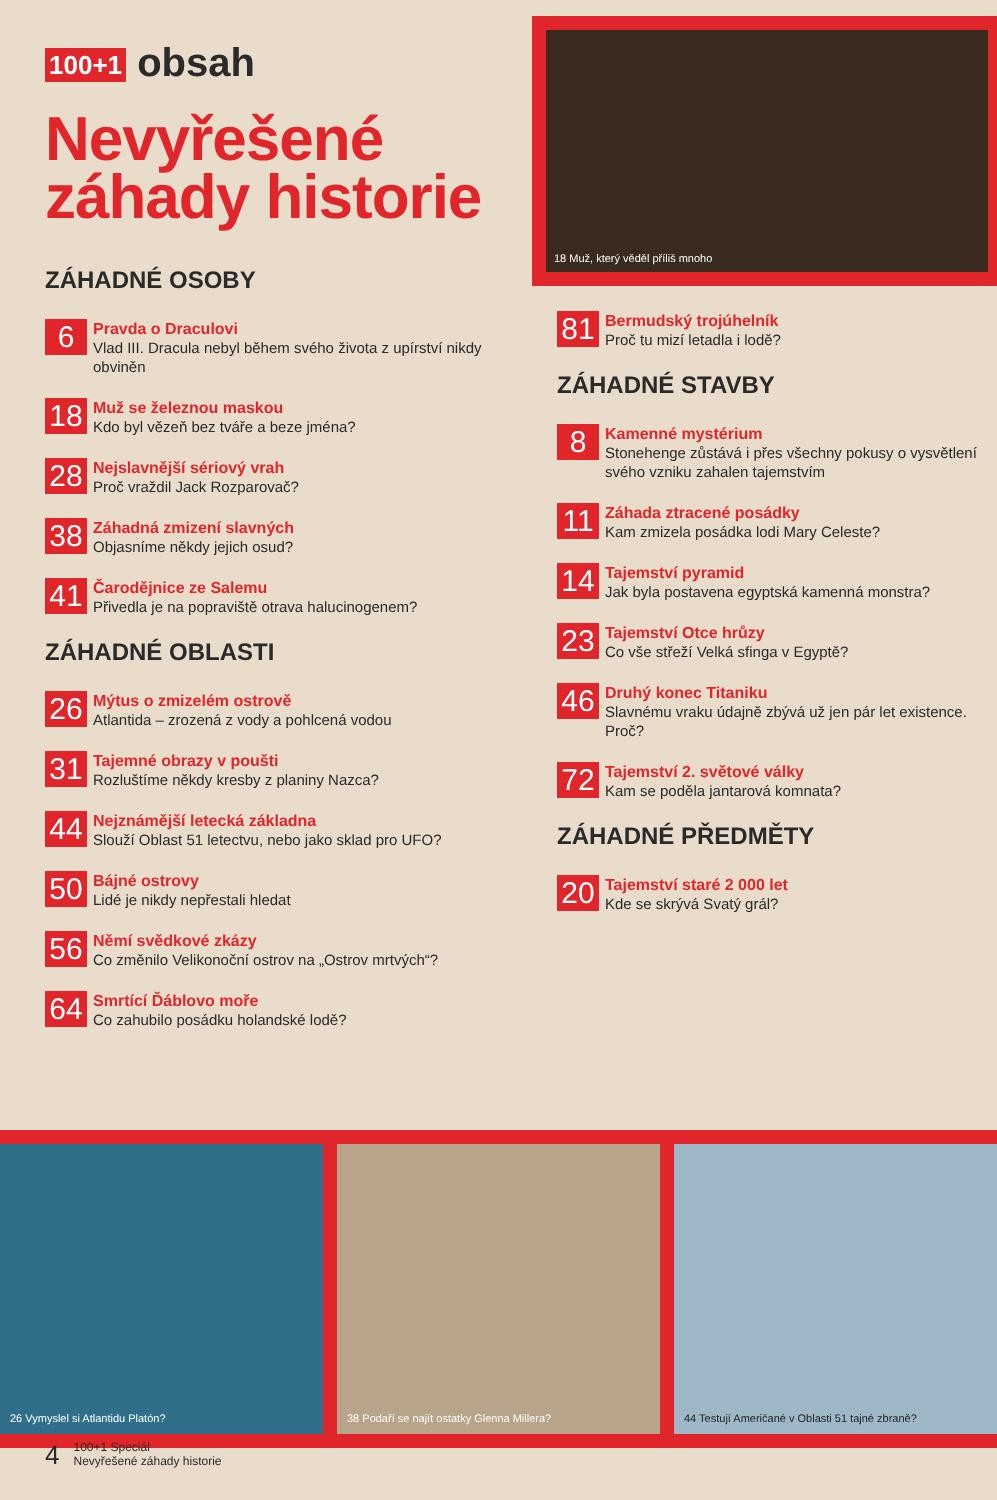100+1 obsah
Nevyřešené
záhady historie
ZÁHADNÉ OSOBY
6
Pravda o Draculovi
Vlad III. Dracula nebyl během svého života z upírství nikdy obviněn
18
Muž se železnou maskou
Kdo byl vězeň bez tváře a beze jména?
28
Nejslavnější sériový vrah
Proč vraždil Jack Rozparovač?
38
Záhadná zmizení slavných
Objasníme někdy jejich osud?
41
Čarodějnice ze Salemu
Přivedla je na popraviště otrava halucinogenem?
ZÁHADNÉ OBLASTI
26
Mýtus o zmizelém ostrově
Atlantida – zrozená z vody a pohlcená vodou
31
Tajemné obrazy v poušti
Rozluštíme někdy kresby z planiny Nazca?
44
Nejznámější letecká základna
Slouží Oblast 51 letectvu, nebo jako sklad pro UFO?
50
Bájné ostrovy
Lidé je nikdy nepřestali hledat
56
Němí svědkové zkázy
Co změnilo Velikonoční ostrov na „Ostrov mrtvých“?
64
Smrtící Ďáblovo moře
Co zahubilo posádku holandské lodě?
18 Muž, který věděl příliš mnoho
81
Bermudský trojúhelník
Proč tu mizí letadla i lodě?
ZÁHADNÉ STAVBY
8
Kamenné mystérium
Stonehenge zůstává i přes všechny pokusy o vysvětlení svého vzniku zahalen tajemstvím
11
Záhada ztracené posádky
Kam zmizela posádka lodi Mary Celeste?
14
Tajemství pyramid
Jak byla postavena egyptská kamenná monstra?
23
Tajemství Otce hrůzy
Co vše střeží Velká sfinga v Egyptě?
46
Druhý konec Titaniku
Slavnému vraku údajně zbývá už jen pár let existence. Proč?
72
Tajemství 2. světové války
Kam se poděla jantarová komnata?
ZÁHADNÉ PŘEDMĚTY
20
Tajemství staré 2 000 let
Kde se skrývá Svatý grál?
26 Vymyslel si Atlantidu Platón?
38 Podaří se najít ostatky Glenna Millera?
44 Testují Američané v Oblasti 51 tajné zbraně?
4
100+1 Speciál
Nevyřešené záhady historie